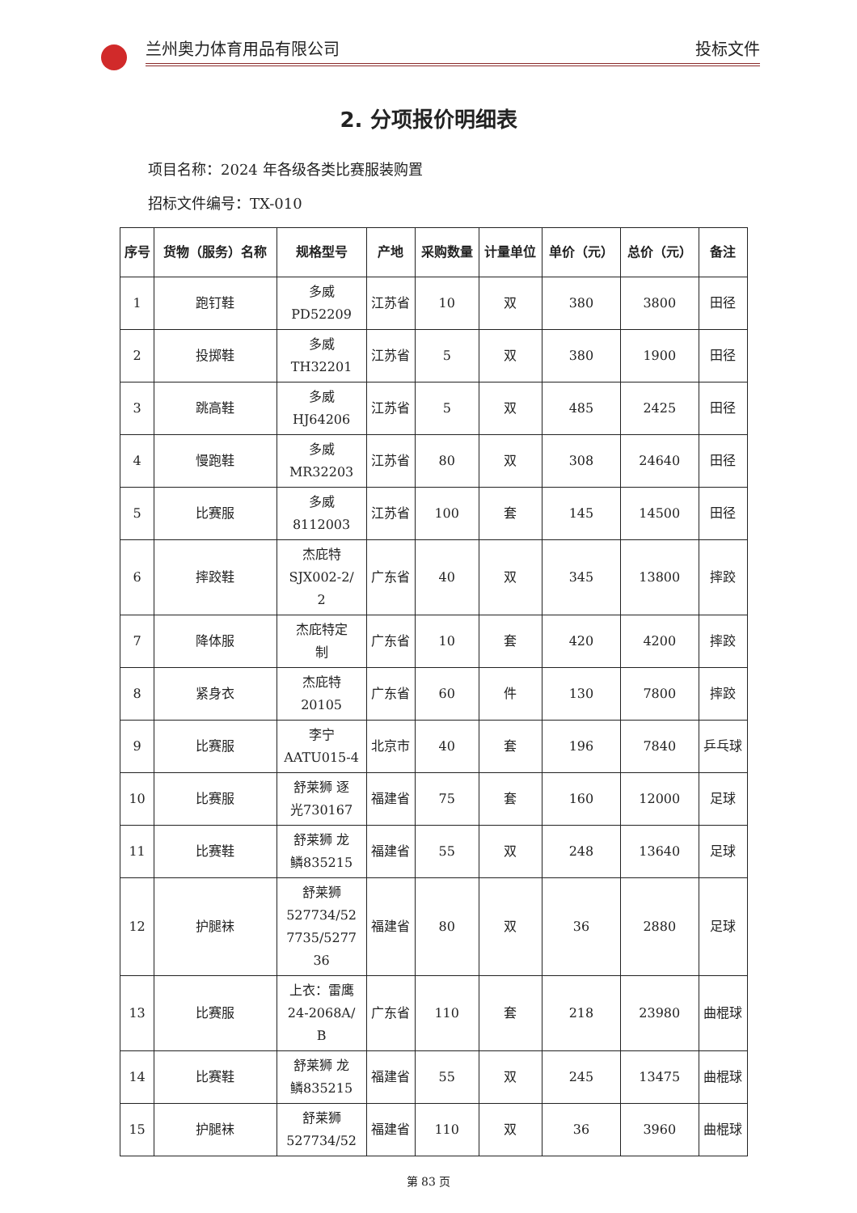兰州奥力体育用品有限公司 投标文件
2. 分项报价明细表
项目名称：2024 年各级各类比赛服装购置
招标文件编号：TX-010
| 序号 | 货物（服务）名称 | 规格型号 | 产地 | 采购数量 | 计量单位 | 单价（元） | 总价（元） | 备注 |
| --- | --- | --- | --- | --- | --- | --- | --- | --- |
| 1 | 跑钉鞋 | 多威 PD52209 | 江苏省 | 10 | 双 | 380 | 3800 | 田径 |
| 2 | 投掷鞋 | 多威 TH32201 | 江苏省 | 5 | 双 | 380 | 1900 | 田径 |
| 3 | 跳高鞋 | 多威 HJ64206 | 江苏省 | 5 | 双 | 485 | 2425 | 田径 |
| 4 | 慢跑鞋 | 多威 MR32203 | 江苏省 | 80 | 双 | 308 | 24640 | 田径 |
| 5 | 比赛服 | 多威 8112003 | 江苏省 | 100 | 套 | 145 | 14500 | 田径 |
| 6 | 摔跤鞋 | 杰庇特 SJX002-2/ 2 | 广东省 | 40 | 双 | 345 | 13800 | 摔跤 |
| 7 | 降体服 | 杰庇特定 制 | 广东省 | 10 | 套 | 420 | 4200 | 摔跤 |
| 8 | 紧身衣 | 杰庇特 20105 | 广东省 | 60 | 件 | 130 | 7800 | 摔跤 |
| 9 | 比赛服 | 李宁 AATU015-4 | 北京市 | 40 | 套 | 196 | 7840 | 乒乓球 |
| 10 | 比赛服 | 舒莱狮 逐 光730167 | 福建省 | 75 | 套 | 160 | 12000 | 足球 |
| 11 | 比赛鞋 | 舒莱狮 龙 鳞835215 | 福建省 | 55 | 双 | 248 | 13640 | 足球 |
| 12 | 护腿袜 | 舒莱狮 527734/52 7735/5277 36 | 福建省 | 80 | 双 | 36 | 2880 | 足球 |
| 13 | 比赛服 | 上衣：雷鹰 24-2068A/ B | 广东省 | 110 | 套 | 218 | 23980 | 曲棍球 |
| 14 | 比赛鞋 | 舒莱狮 龙 鳞835215 | 福建省 | 55 | 双 | 245 | 13475 | 曲棍球 |
| 15 | 护腿袜 | 舒莱狮 527734/52 | 福建省 | 110 | 双 | 36 | 3960 | 曲棍球 |
第 83 页